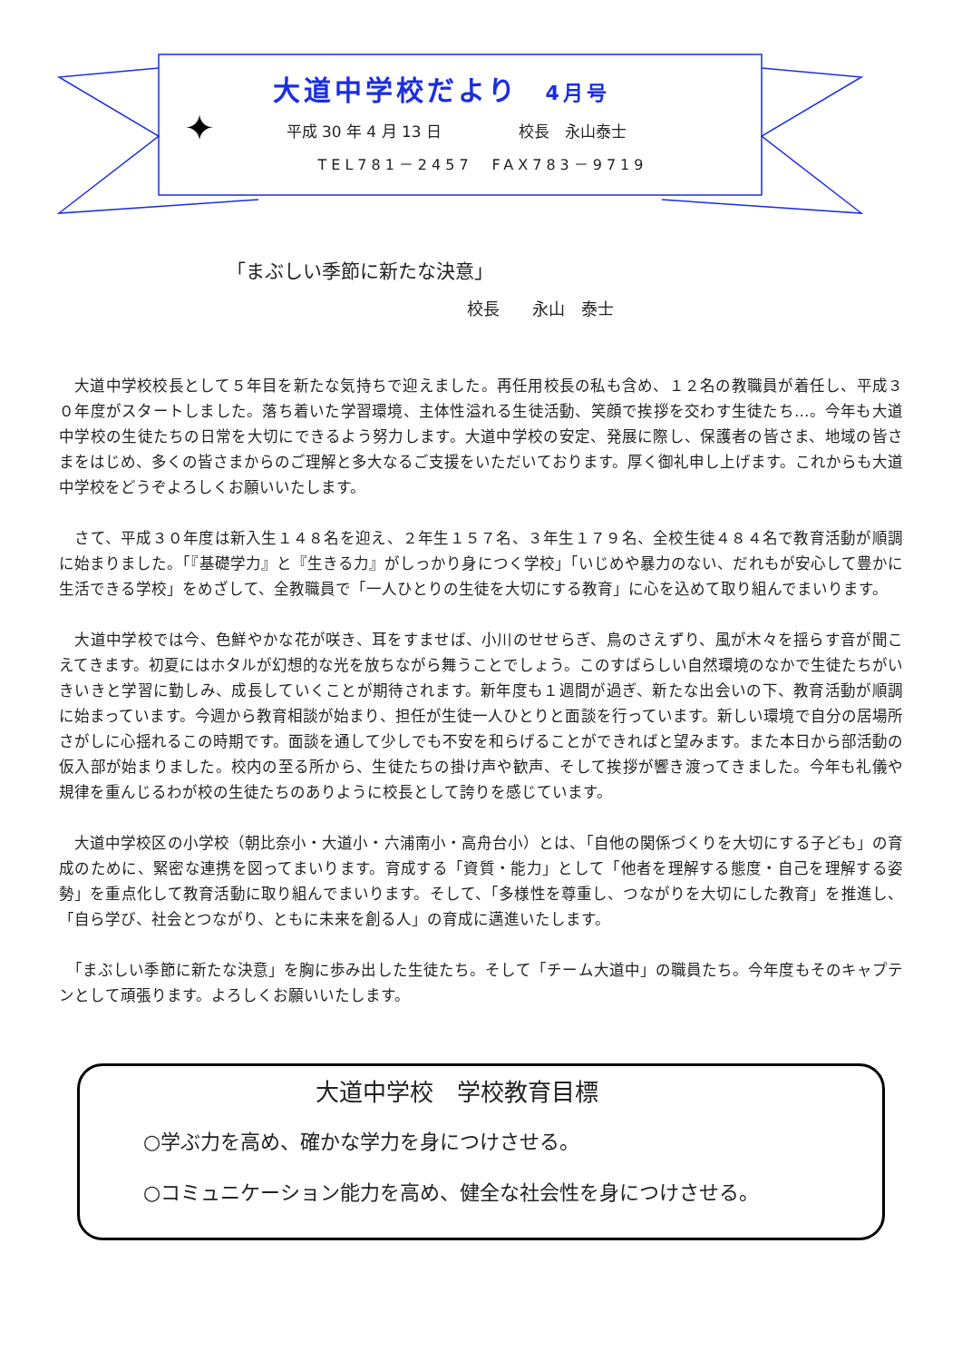✦
大道中学校だより 4月号
平成 30 年 4 月 13 日　　　　　校長　永山泰士
TEL781－2457　FAX783－9719
「まぶしい季節に新たな決意」
校長　　永山　泰士
　大道中学校校長として５年目を新たな気持ちで迎えました。再任用校長の私も含め、１２名の教職員が着任し、平成３０年度がスタートしました。落ち着いた学習環境、主体性溢れる生徒活動、笑顔で挨拶を交わす生徒たち…。今年も大道中学校の生徒たちの日常を大切にできるよう努力します。大道中学校の安定、発展に際し、保護者の皆さま、地域の皆さまをはじめ、多くの皆さまからのご理解と多大なるご支援をいただいております。厚く御礼申し上げます。これからも大道中学校をどうぞよろしくお願いいたします。
　さて、平成３０年度は新入生１４８名を迎え、２年生１５７名、３年生１７９名、全校生徒４８４名で教育活動が順調に始まりました。「『基礎学力』と『生きる力』がしっかり身につく学校」「いじめや暴力のない、だれもが安心して豊かに生活できる学校」をめざして、全教職員で「一人ひとりの生徒を大切にする教育」に心を込めて取り組んでまいります。
　大道中学校では今、色鮮やかな花が咲き、耳をすませば、小川のせせらぎ、鳥のさえずり、風が木々を揺らす音が聞こえてきます。初夏にはホタルが幻想的な光を放ちながら舞うことでしょう。このすばらしい自然環境のなかで生徒たちがいきいきと学習に勤しみ、成長していくことが期待されます。新年度も１週間が過ぎ、新たな出会いの下、教育活動が順調に始まっています。今週から教育相談が始まり、担任が生徒一人ひとりと面談を行っています。新しい環境で自分の居場所さがしに心揺れるこの時期です。面談を通して少しでも不安を和らげることができればと望みます。また本日から部活動の仮入部が始まりました。校内の至る所から、生徒たちの掛け声や歓声、そして挨拶が響き渡ってきました。今年も礼儀や規律を重んじるわが校の生徒たちのありように校長として誇りを感じています。
　大道中学校区の小学校（朝比奈小・大道小・六浦南小・高舟台小）とは、「自他の関係づくりを大切にする子ども」の育成のために、緊密な連携を図ってまいります。育成する「資質・能力」として「他者を理解する態度・自己を理解する姿勢」を重点化して教育活動に取り組んでまいります。そして、「多様性を尊重し、つながりを大切にした教育」を推進し、「自ら学び、社会とつながり、ともに未来を創る人」の育成に邁進いたします。
　「まぶしい季節に新たな決意」を胸に歩み出した生徒たち。そして「チーム大道中」の職員たち。今年度もそのキャプテンとして頑張ります。よろしくお願いいたします。
大道中学校　学校教育目標
○学ぶ力を高め、確かな学力を身につけさせる。
○コミュニケーション能力を高め、健全な社会性を身につけさせる。